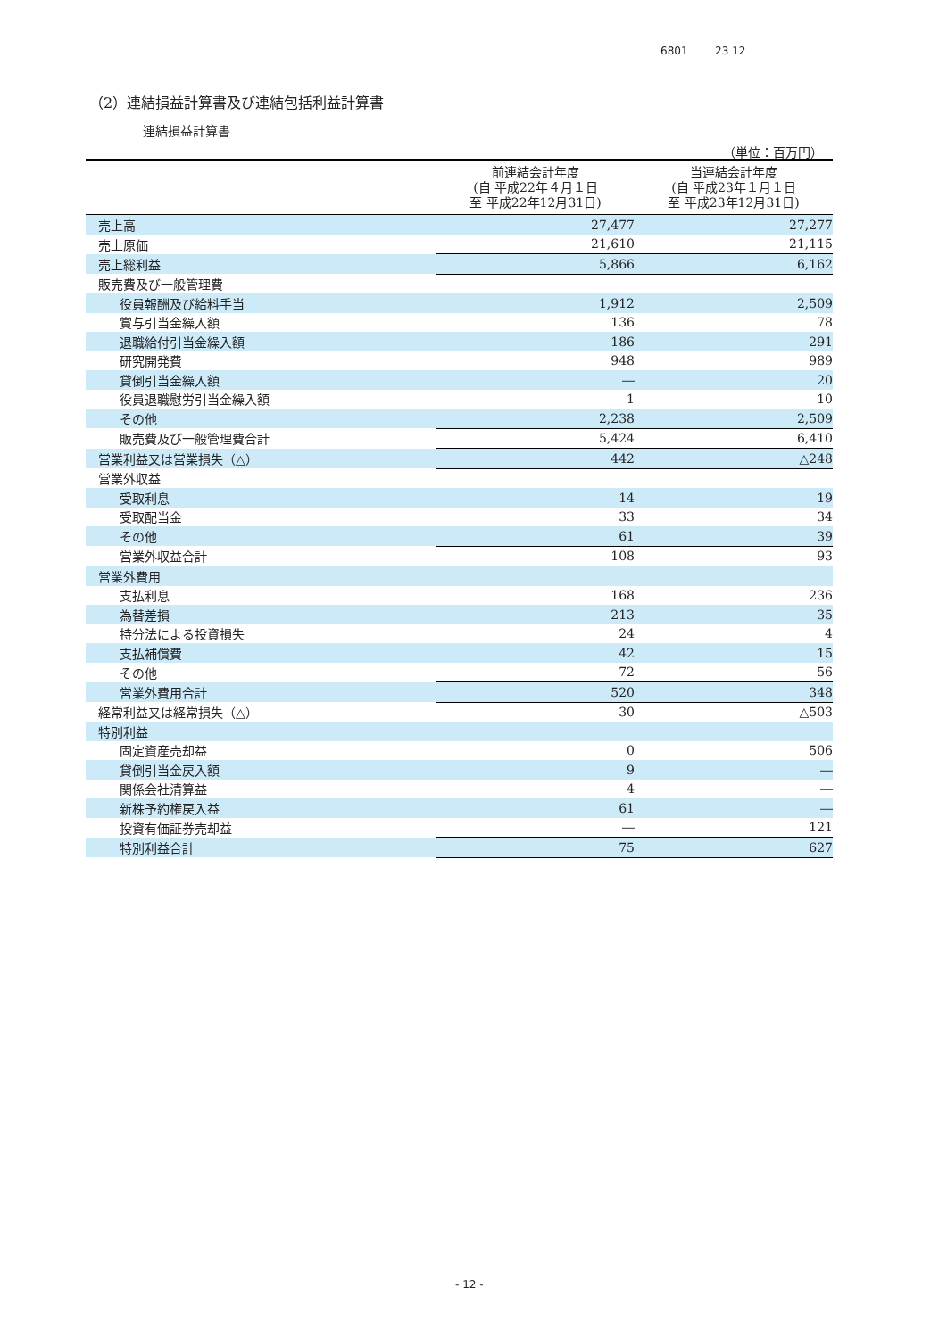6801 23 12
（2）連結損益計算書及び連結包括利益計算書
連結損益計算書
（単位：百万円）
| | 前連結会計年度 (自 平成22年４月１日 至 平成22年12月31日) | 当連結会計年度 (自 平成23年１月１日 至 平成23年12月31日) |
| --- | --- | --- |
| 売上高 | 27,477 | 27,277 |
| 売上原価 | 21,610 | 21,115 |
| 売上総利益 | 5,866 | 6,162 |
| 販売費及び一般管理費 | | |
| 役員報酬及び給料手当 | 1,912 | 2,509 |
| 賞与引当金繰入額 | 136 | 78 |
| 退職給付引当金繰入額 | 186 | 291 |
| 研究開発費 | 948 | 989 |
| 貸倒引当金繰入額 | ― | 20 |
| 役員退職慰労引当金繰入額 | 1 | 10 |
| その他 | 2,238 | 2,509 |
| 販売費及び一般管理費合計 | 5,424 | 6,410 |
| 営業利益又は営業損失（△） | 442 | △248 |
| 営業外収益 | | |
| 受取利息 | 14 | 19 |
| 受取配当金 | 33 | 34 |
| その他 | 61 | 39 |
| 営業外収益合計 | 108 | 93 |
| 営業外費用 | | |
| 支払利息 | 168 | 236 |
| 為替差損 | 213 | 35 |
| 持分法による投資損失 | 24 | 4 |
| 支払補償費 | 42 | 15 |
| その他 | 72 | 56 |
| 営業外費用合計 | 520 | 348 |
| 経常利益又は経常損失（△） | 30 | △503 |
| 特別利益 | | |
| 固定資産売却益 | 0 | 506 |
| 貸倒引当金戻入額 | 9 | ― |
| 関係会社清算益 | 4 | ― |
| 新株予約権戻入益 | 61 | ― |
| 投資有価証券売却益 | ― | 121 |
| 特別利益合計 | 75 | 627 |
- 12 -